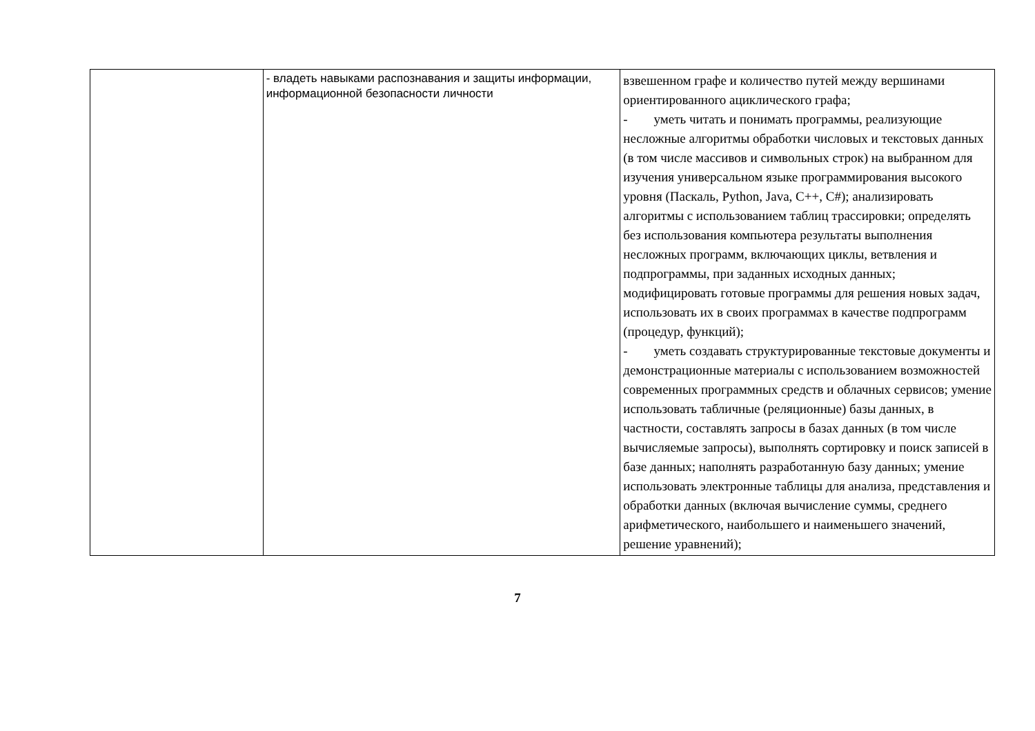| | - владеть навыками распознавания и защиты информации, информационной безопасности личности | взвешенном графе и количество путей между вершинами ориентированного ациклического графа; - уметь читать и понимать программы, реализующие несложные алгоритмы обработки числовых и текстовых данных (в том числе массивов и символьных строк) на выбранном для изучения универсальном языке программирования высокого уровня (Паскаль, Python, Java, C++, C#); анализировать алгоритмы с использованием таблиц трассировки; определять без использования компьютера результаты выполнения несложных программ, включающих циклы, ветвления и подпрограммы, при заданных исходных данных; модифицировать готовые программы для решения новых задач, использовать их в своих программах в качестве подпрограмм (процедур, функций); - уметь создавать структурированные текстовые документы и демонстрационные материалы с использованием возможностей современных программных средств и облачных сервисов; умение использовать табличные (реляционные) базы данных, в частности, составлять запросы в базах данных (в том числе вычисляемые запросы), выполнять сортировку и поиск записей в базе данных; наполнять разработанную базу данных; умение использовать электронные таблицы для анализа, представления и обработки данных (включая вычисление суммы, среднего арифметического, наибольшего и наименьшего значений, решение уравнений); |
7